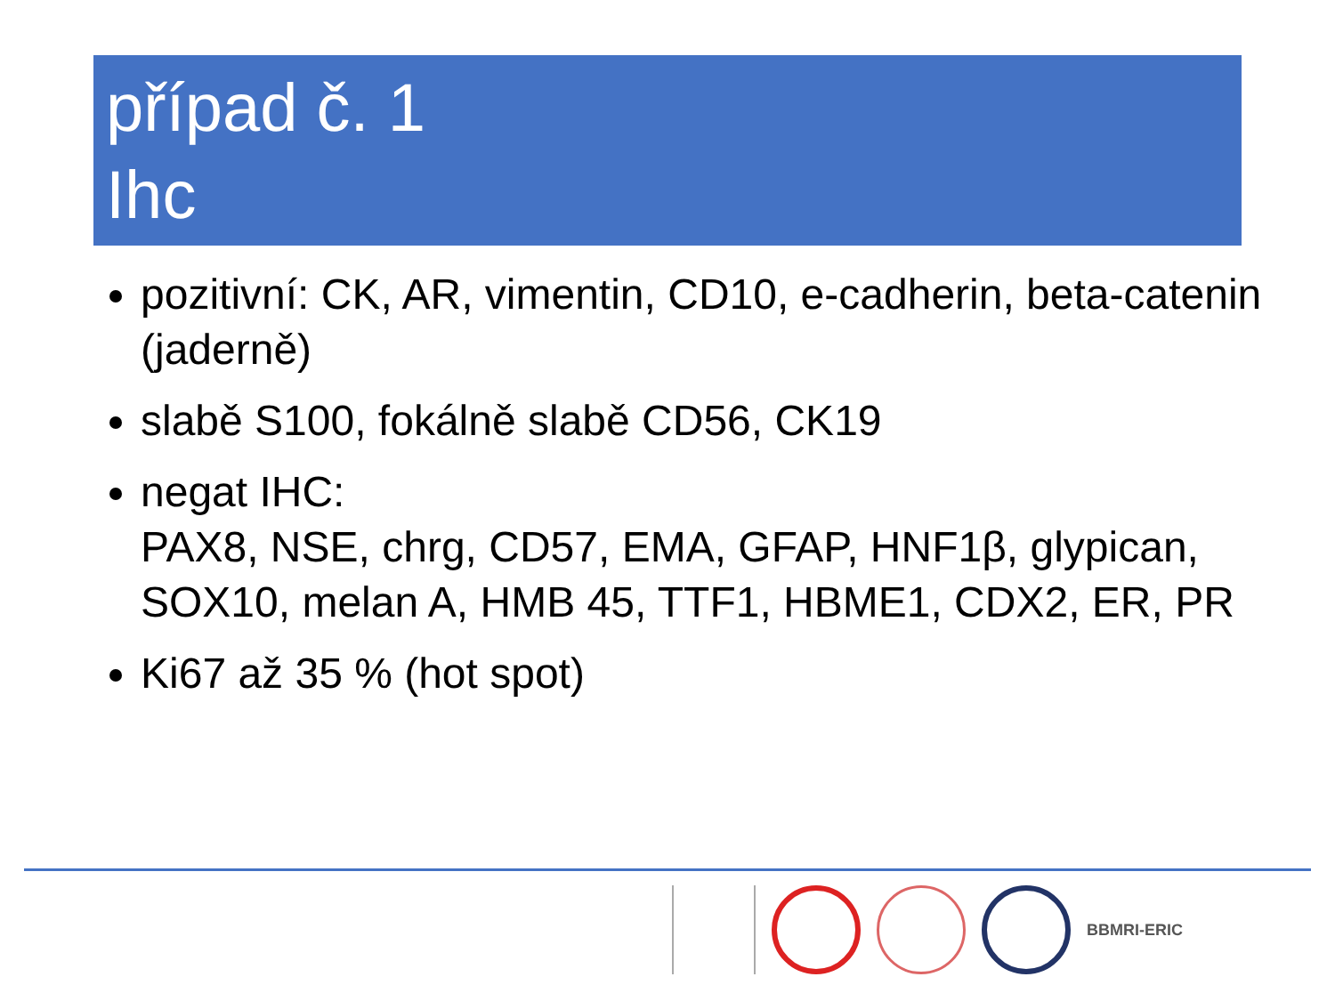případ č. 1
Ihc
pozitivní: CK, AR, vimentin, CD10, e-cadherin, beta-catenin (jaderně)
slabě S100, fokálně slabě CD56, CK19
negat IHC:
PAX8, NSE, chrg, CD57, EMA, GFAP, HNF1β, glypican, SOX10, melan A, HMB 45, TTF1, HBME1, CDX2, ER, PR
Ki67 až 35 % (hot spot)
BBMRI-ERIC